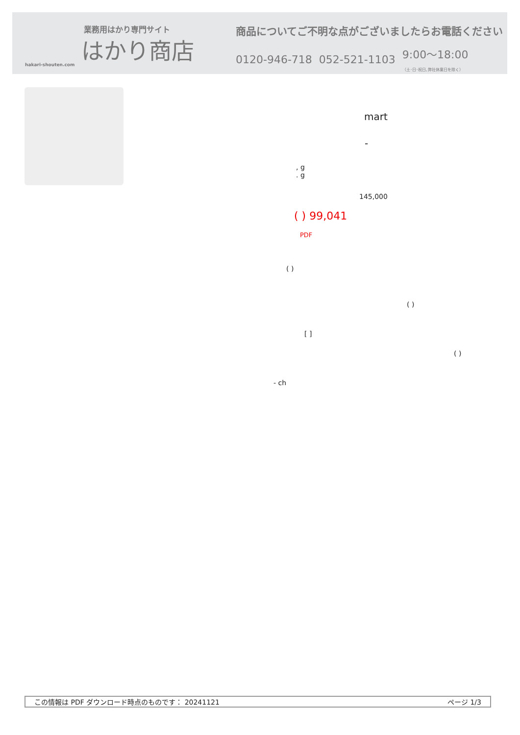業務用はかり専門サイト
はかり商店
hakari-shouten.com
商品についてご不明な点がございましたらお電話ください
0120-946-718 052-521-1103 9:00〜18:00
（土･日･祝日､弊社休業日を除く）
mart
-
, g
. g
145,000
( ) 99,041
PDF
( )
( )
[ ]
( )
- ch
この情報は PDF ダウンロード時点のものです： 20241121 ページ 1/3